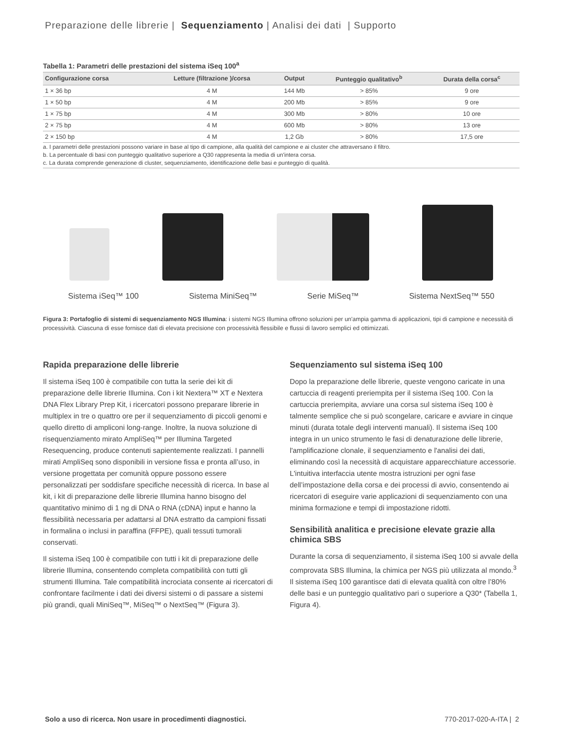Preparazione delle librerie | Sequenziamento | Analisi dei dati | Supporto
Tabella 1: Parametri delle prestazioni del sistema iSeq 100<sup>a</sup>
| Configurazione corsa | Letture (filtrazione )/corsa | Output | Punteggio qualitativo<sup>b</sup> | Durata della corsa<sup>c</sup> |
| --- | --- | --- | --- | --- |
| 1 × 36 bp | 4 M | 144 Mb | > 85% | 9 ore |
| 1 × 50 bp | 4 M | 200 Mb | > 85% | 9 ore |
| 1 × 75 bp | 4 M | 300 Mb | > 80% | 10 ore |
| 2 × 75 bp | 4 M | 600 Mb | > 80% | 13 ore |
| 2 × 150 bp | 4 M | 1,2 Gb | > 80% | 17,5 ore |
a. I parametri delle prestazioni possono variare in base al tipo di campione, alla qualità del campione e ai cluster che attraversano il filtro.
b. La percentuale di basi con punteggio qualitativo superiore a Q30 rappresenta la media di un'intera corsa.
c. La durata comprende generazione di cluster, sequenziamento, identificazione delle basi e punteggio di qualità.
Sistema iSeq™ 100 Sistema MiniSeq™ Serie MiSeq™ Sistema NextSeq™ 550
Figura 3: Portafoglio di sistemi di sequenziamento NGS Illumina: i sistemi NGS Illumina offrono soluzioni per un'ampia gamma di applicazioni, tipi di campione e necessità di processività. Ciascuna di esse fornisce dati di elevata precisione con processività flessibile e flussi di lavoro semplici ed ottimizzati.
Rapida preparazione delle librerie
Il sistema iSeq 100 è compatibile con tutta la serie dei kit di preparazione delle librerie Illumina. Con i kit Nextera™ XT e Nextera DNA Flex Library Prep Kit, i ricercatori possono preparare librerie in multiplex in tre o quattro ore per il sequenziamento di piccoli genomi e quello diretto di ampliconi long-range. Inoltre, la nuova soluzione di risequenziamento mirato AmpliSeq™ per Illumina Targeted Resequencing, produce contenuti sapientemente realizzati. I pannelli mirati AmpliSeq sono disponibili in versione fissa e pronta all’uso, in versione progettata per comunità oppure possono essere personalizzati per soddisfare specifiche necessità di ricerca. In base al kit, i kit di preparazione delle librerie Illumina hanno bisogno del quantitativo minimo di 1 ng di DNA o RNA (cDNA) input e hanno la flessibilità necessaria per adattarsi al DNA estratto da campioni fissati in formalina o inclusi in paraffina (FFPE), quali tessuti tumorali conservati.
Il sistema iSeq 100 è compatibile con tutti i kit di preparazione delle librerie Illumina, consentendo completa compatibilità con tutti gli strumenti Illumina. Tale compatibilità incrociata consente ai ricercatori di confrontare facilmente i dati dei diversi sistemi o di passare a sistemi più grandi, quali MiniSeq™, MiSeq™ o NextSeq™ (Figura 3).
Sequenziamento sul sistema iSeq 100
Dopo la preparazione delle librerie, queste vengono caricate in una cartuccia di reagenti preriempita per il sistema iSeq 100. Con la cartuccia preriempita, avviare una corsa sul sistema iSeq 100 è talmente semplice che si può scongelare, caricare e avviare in cinque minuti (durata totale degli interventi manuali). Il sistema iSeq 100 integra in un unico strumento le fasi di denaturazione delle librerie, l'amplificazione clonale, il sequenziamento e l'analisi dei dati, eliminando così la necessità di acquistare apparecchiature accessorie. L'intuitiva interfaccia utente mostra istruzioni per ogni fase dell’impostazione della corsa e dei processi di avvio, consentendo ai ricercatori di eseguire varie applicazioni di sequenziamento con una minima formazione e tempi di impostazione ridotti.
Sensibilità analitica e precisione elevate grazie alla chimica SBS
Durante la corsa di sequenziamento, il sistema iSeq 100 si avvale della comprovata SBS Illumina, la chimica per NGS più utilizzata al mondo.<sup>3</sup> Il sistema iSeq 100 garantisce dati di elevata qualità con oltre l’80% delle basi e un punteggio qualitativo pari o superiore a Q30* (Tabella 1, Figura 4).
Solo a uso di ricerca. Non usare in procedimenti diagnostici. 770-2017-020-A-ITA | 2